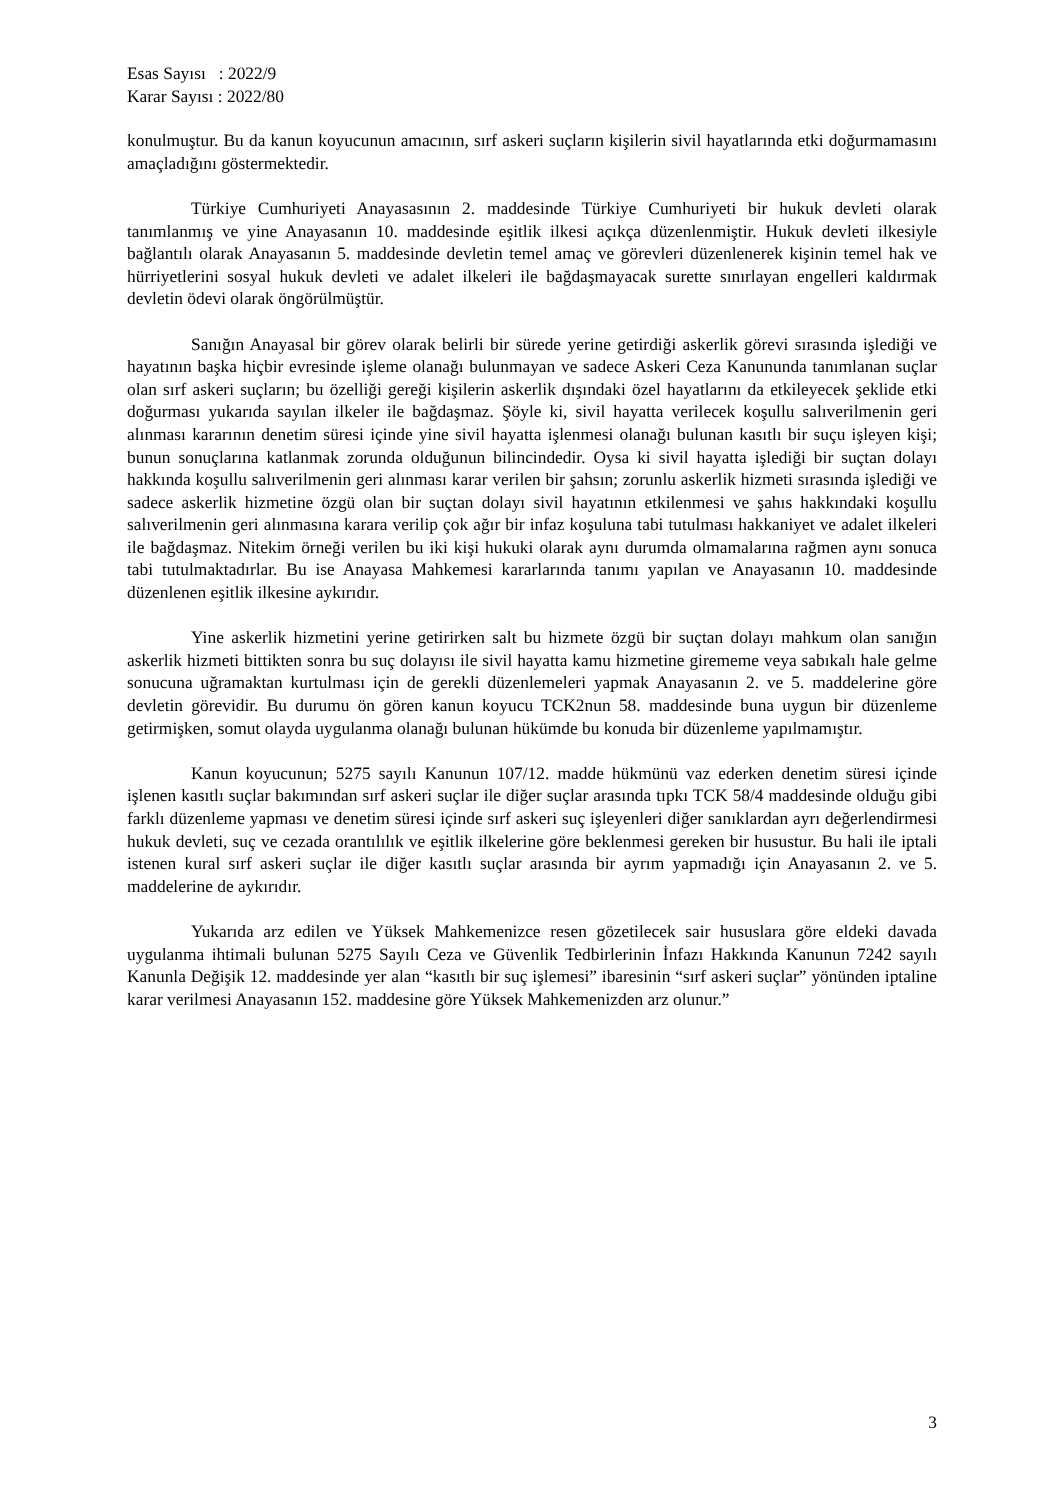Esas Sayısı : 2022/9
Karar Sayısı : 2022/80
konulmuştur. Bu da kanun koyucunun amacının, sırf askeri suçların kişilerin sivil hayatlarında etki doğurmamasını amaçladığını göstermektedir.
Türkiye Cumhuriyeti Anayasasının 2. maddesinde Türkiye Cumhuriyeti bir hukuk devleti olarak tanımlanmış ve yine Anayasanın 10. maddesinde eşitlik ilkesi açıkça düzenlenmiştir. Hukuk devleti ilkesiyle bağlantılı olarak Anayasanın 5. maddesinde devletin temel amaç ve görevleri düzenlenerek kişinin temel hak ve hürriyetlerini sosyal hukuk devleti ve adalet ilkeleri ile bağdaşmayacak surette sınırlayan engelleri kaldırmak devletin ödevi olarak öngörülmüştür.
Sanığın Anayasal bir görev olarak belirli bir sürede yerine getirdiği askerlik görevi sırasında işlediği ve hayatının başka hiçbir evresinde işleme olanağı bulunmayan ve sadece Askeri Ceza Kanununda tanımlanan suçlar olan sırf askeri suçların; bu özelliği gereği kişilerin askerlik dışındaki özel hayatlarını da etkileyecek şeklide etki doğurması yukarıda sayılan ilkeler ile bağdaşmaz. Şöyle ki, sivil hayatta verilecek koşullu salıverilmenin geri alınması kararının denetim süresi içinde yine sivil hayatta işlenmesi olanağı bulunan kasıtlı bir suçu işleyen kişi; bunun sonuçlarına katlanmak zorunda olduğunun bilincindedir. Oysa ki sivil hayatta işlediği bir suçtan dolayı hakkında koşullu salıverilmenin geri alınması karar verilen bir şahsın; zorunlu askerlik hizmeti sırasında işlediği ve sadece askerlik hizmetine özgü olan bir suçtan dolayı sivil hayatının etkilenmesi ve şahıs hakkındaki koşullu salıverilmenin geri alınmasına karara verilip çok ağır bir infaz koşuluna tabi tutulması hakkaniyet ve adalet ilkeleri ile bağdaşmaz. Nitekim örneği verilen bu iki kişi hukuki olarak aynı durumda olmamalarına rağmen aynı sonuca tabi tutulmaktadırlar. Bu ise Anayasa Mahkemesi kararlarında tanımı yapılan ve Anayasanın 10. maddesinde düzenlenen eşitlik ilkesine aykırıdır.
Yine askerlik hizmetini yerine getirirken salt bu hizmete özgü bir suçtan dolayı mahkum olan sanığın askerlik hizmeti bittikten sonra bu suç dolayısı ile sivil hayatta kamu hizmetine girememe veya sabıkalı hale gelme sonucuna uğramaktan kurtulması için de gerekli düzenlemeleri yapmak Anayasanın 2. ve 5. maddelerine göre devletin görevidir. Bu durumu ön gören kanun koyucu TCK2nun 58. maddesinde buna uygun bir düzenleme getirmişken, somut olayda uygulanma olanağı bulunan hükümde bu konuda bir düzenleme yapılmamıştır.
Kanun koyucunun; 5275 sayılı Kanunun 107/12. madde hükmünü vaz ederken denetim süresi içinde işlenen kasıtlı suçlar bakımından sırf askeri suçlar ile diğer suçlar arasında tıpkı TCK 58/4 maddesinde olduğu gibi farklı düzenleme yapması ve denetim süresi içinde sırf askeri suç işleyenleri diğer sanıklardan ayrı değerlendirmesi hukuk devleti, suç ve cezada orantılılık ve eşitlik ilkelerine göre beklenmesi gereken bir husustur. Bu hali ile iptali istenen kural sırf askeri suçlar ile diğer kasıtlı suçlar arasında bir ayrım yapmadığı için Anayasanın 2. ve 5. maddelerine de aykırıdır.
Yukarıda arz edilen ve Yüksek Mahkemenizce resen gözetilecek sair hususlara göre eldeki davada uygulanma ihtimali bulunan 5275 Sayılı Ceza ve Güvenlik Tedbirlerinin İnfazı Hakkında Kanunun 7242 sayılı Kanunla Değişik 12. maddesinde yer alan “kasıtlı bir suç işlemesi” ibaresinin “sırf askeri suçlar” yönünden iptaline karar verilmesi Anayasanın 152. maddesine göre Yüksek Mahkemenizden arz olunur.”
3